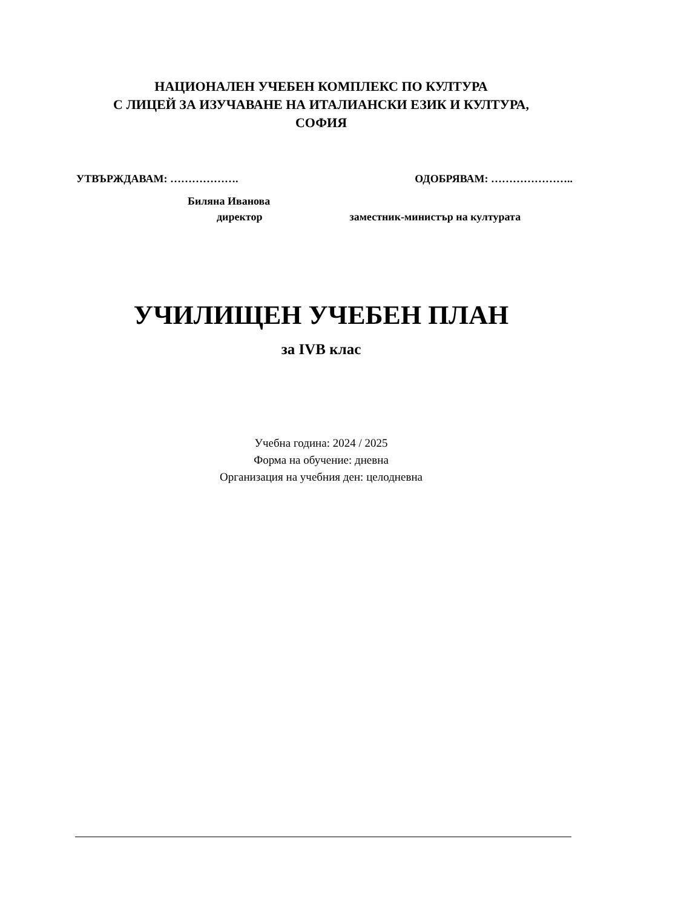НАЦИОНАЛЕН УЧЕБЕН КОМПЛЕКС ПО КУЛТУРА
С ЛИЦЕЙ ЗА ИЗУЧАВАНЕ НА ИТАЛИАНСКИ ЕЗИК И КУЛТУРА,
СОФИЯ
УТВЪРЖДАВАМ: ………………. ОДОБРЯВАМ: …………………..
Биляна Иванова
директор заместник-министър на културата
УЧИЛИЩЕН УЧЕБЕН ПЛАН
за IVВ клас
Учебна година: 2024 / 2025
Форма на обучение: дневна
Организация на учебния ден: целодневна